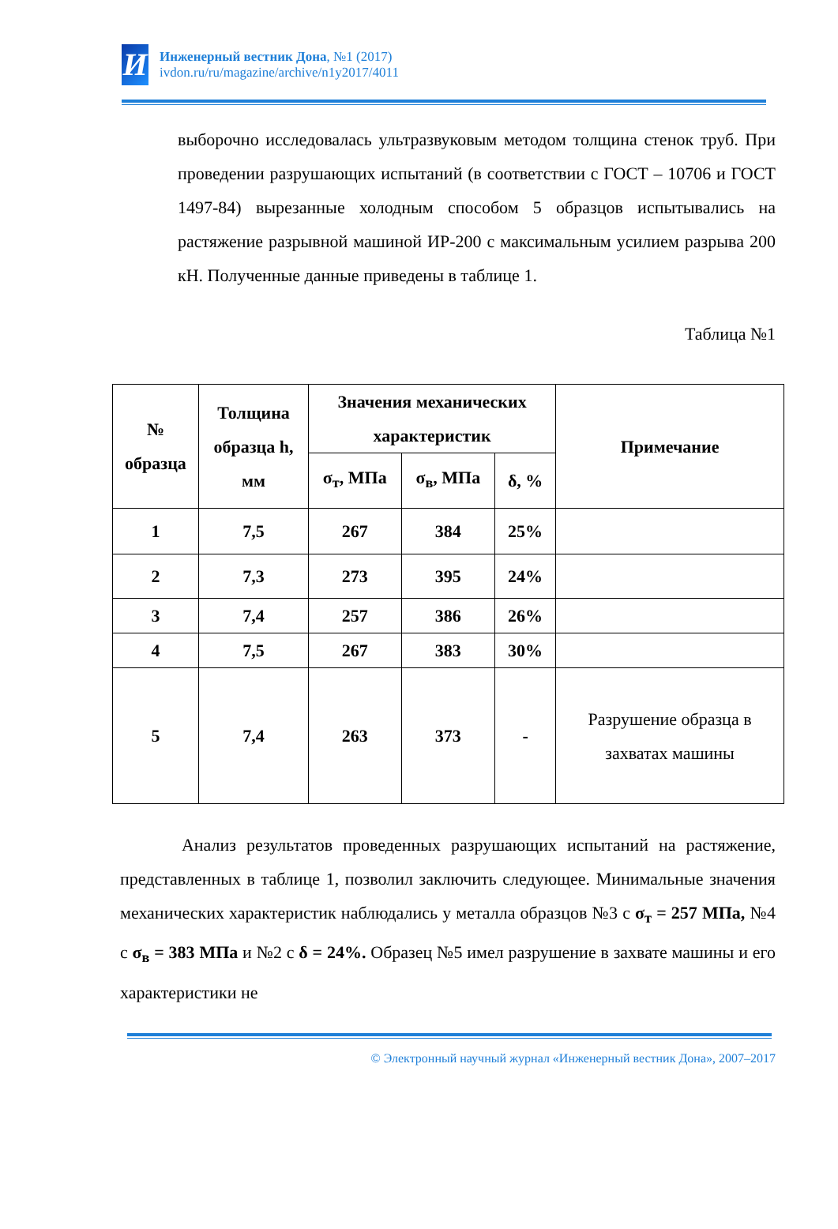И
Инженерный вестник Дона, №1 (2017)
ivdon.ru/ru/magazine/archive/n1y2017/4011
выборочно исследовалась ультразвуковым методом толщина стенок труб. При проведении разрушающих испытаний (в соответствии с ГОСТ – 10706 и ГОСТ 1497-84) вырезанные холодным способом 5 образцов испытывались на растяжение разрывной машиной ИР-200 с максимальным усилием разрыва 200 кН. Полученные данные приведены в таблице 1.
Таблица №1
| № образца | Толщина образца h, мм | Значения механических характеристик | | | Примечание |
| --- | --- | --- | --- | --- | --- |
| | | σ<sub>т</sub>, МПа | σ<sub>в</sub>, МПа | δ, % | |
| 1 | 7,5 | 267 | 384 | 25% | |
| 2 | 7,3 | 273 | 395 | 24% | |
| 3 | 7,4 | 257 | 386 | 26% | |
| 4 | 7,5 | 267 | 383 | 30% | |
| 5 | 7,4 | 263 | 373 | - | Разрушение образца в захватах машины |
Анализ результатов проведенных разрушающих испытаний на растяжение, представленных в таблице 1, позволил заключить следующее. Минимальные значения механических характеристик наблюдались у металла образцов №3 с σ<sub>т</sub> = 257 МПа, №4 с σ<sub>в</sub> = 383 МПа и №2 с δ = 24%. Образец №5 имел разрушение в захвате машины и его характеристики не
© Электронный научный журнал «Инженерный вестник Дона», 2007–2017